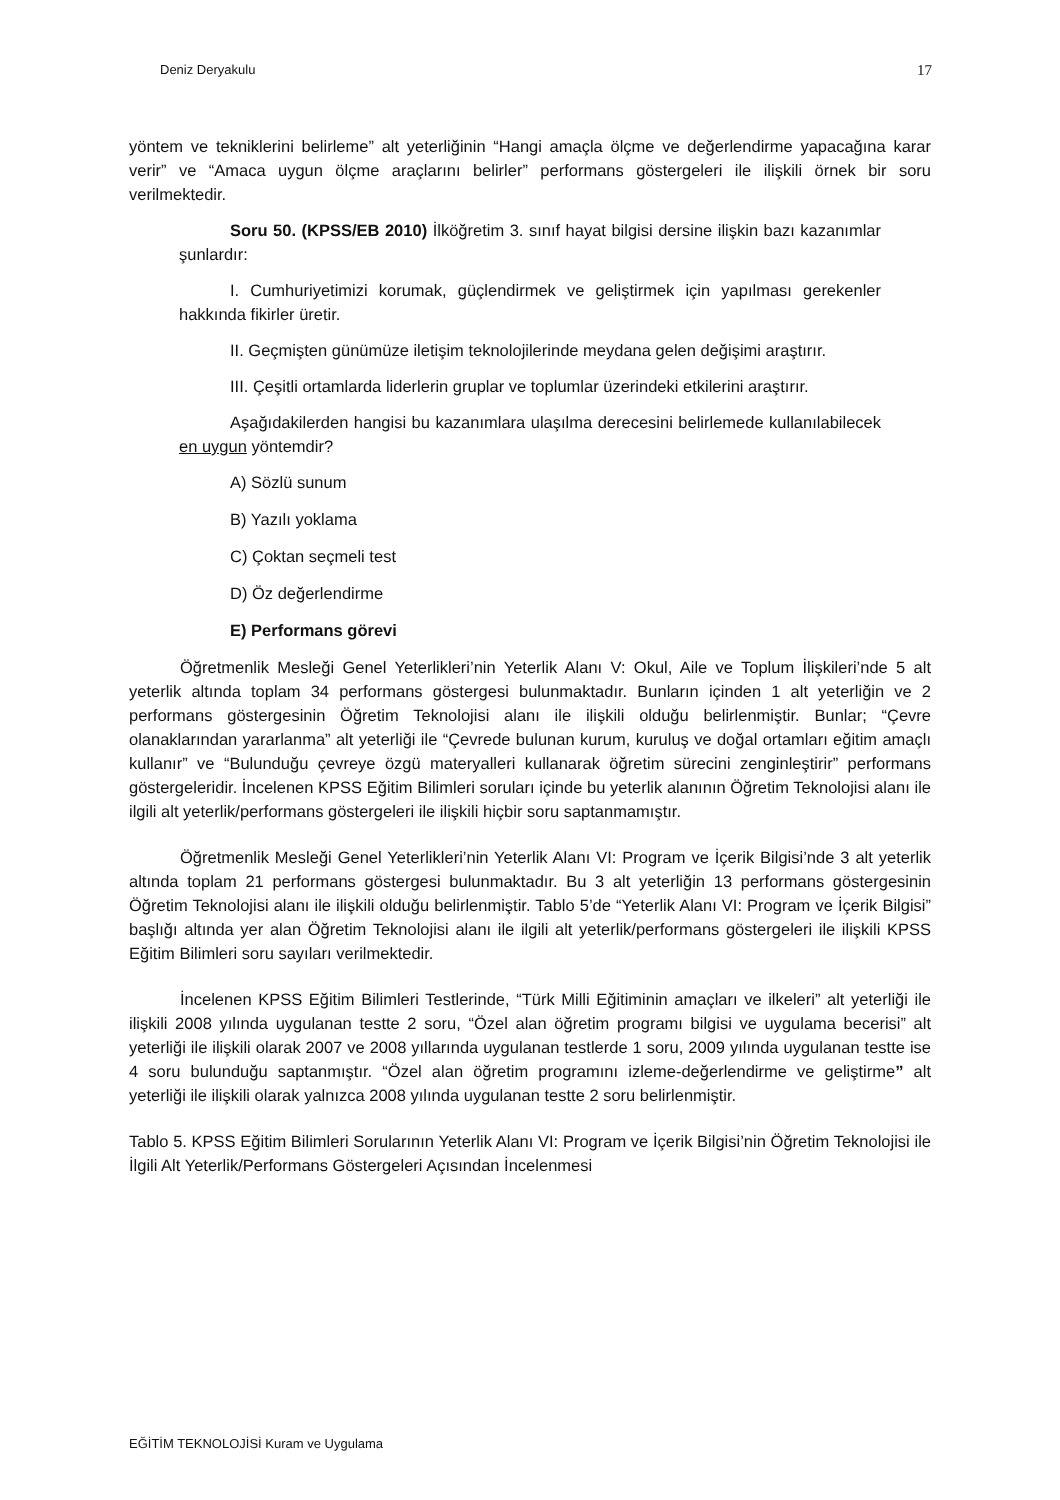Deniz Deryakulu 17
yöntem ve tekniklerini belirleme” alt yeterliğinin “Hangi amaçla ölçme ve değerlendirme yapacağına karar verir” ve “Amaca uygun ölçme araçlarını belirler” performans göstergeleri ile ilişkili örnek bir soru verilmektedir.
Soru 50. (KPSS/EB 2010) İlköğretim 3. sınıf hayat bilgisi dersine ilişkin bazı kazanımlar şunlardır:
I. Cumhuriyetimizi korumak, güçlendirmek ve geliştirmek için yapılması gerekenler hakkında fikirler üretir.
II. Geçmişten günümüze iletişim teknolojilerinde meydana gelen değişimi araştırır.
III. Çeşitli ortamlarda liderlerin gruplar ve toplumlar üzerindeki etkilerini araştırır.
Aşağıdakilerden hangisi bu kazanımlara ulaşılma derecesini belirlemede kullanılabilecek en uygun yöntemdir?
A) Sözlü sunum
B) Yazılı yoklama
C) Çoktan seçmeli test
D) Öz değerlendirme
E) Performans görevi
Öğretmenlik Mesleği Genel Yeterlikleri’nin Yeterlik Alanı V: Okul, Aile ve Toplum İlişkileri’nde 5 alt yeterlik altında toplam 34 performans göstergesi bulunmaktadır. Bunların içinden 1 alt yeterliğin ve 2 performans göstergesinin Öğretim Teknolojisi alanı ile ilişkili olduğu belirlenmiştir. Bunlar; “Çevre olanaklarından yararlanma” alt yeterliği ile “Çevrede bulunan kurum, kuruluş ve doğal ortamları eğitim amaçlı kullanır” ve “Bulunduğu çevreye özgü materyalleri kullanarak öğretim sürecini zenginleştirir” performans göstergeleridir. İncelenen KPSS Eğitim Bilimleri soruları içinde bu yeterlik alanının Öğretim Teknolojisi alanı ile ilgili alt yeterlik/performans göstergeleri ile ilişkili hiçbir soru saptanmamıştır.
Öğretmenlik Mesleği Genel Yeterlikleri’nin Yeterlik Alanı VI: Program ve İçerik Bilgisi’nde 3 alt yeterlik altında toplam 21 performans göstergesi bulunmaktadır. Bu 3 alt yeterliğin 13 performans göstergesinin Öğretim Teknolojisi alanı ile ilişkili olduğu belirlenmiştir. Tablo 5’de “Yeterlik Alanı VI: Program ve İçerik Bilgisi” başlığı altında yer alan Öğretim Teknolojisi alanı ile ilgili alt yeterlik/performans göstergeleri ile ilişkili KPSS Eğitim Bilimleri soru sayıları verilmektedir.
İncelenen KPSS Eğitim Bilimleri Testlerinde, “Türk Milli Eğitiminin amaçları ve ilkeleri” alt yeterliği ile ilişkili 2008 yılında uygulanan testte 2 soru, “Özel alan öğretim programı bilgisi ve uygulama becerisi” alt yeterliği ile ilişkili olarak 2007 ve 2008 yıllarında uygulanan testlerde 1 soru, 2009 yılında uygulanan testte ise 4 soru bulunduğu saptanmıştır. “Özel alan öğretim programını izleme-değerlendirme ve geliştirme” alt yeterliği ile ilişkili olarak yalnızca 2008 yılında uygulanan testte 2 soru belirlenmiştir.
Tablo 5. KPSS Eğitim Bilimleri Sorularının Yeterlik Alanı VI: Program ve İçerik Bilgisi’nin Öğretim Teknolojisi ile İlgili Alt Yeterlik/Performans Göstergeleri Açısından İncelenmesi
EĞİTİM TEKNOLOJİSİ Kuram ve Uygulama